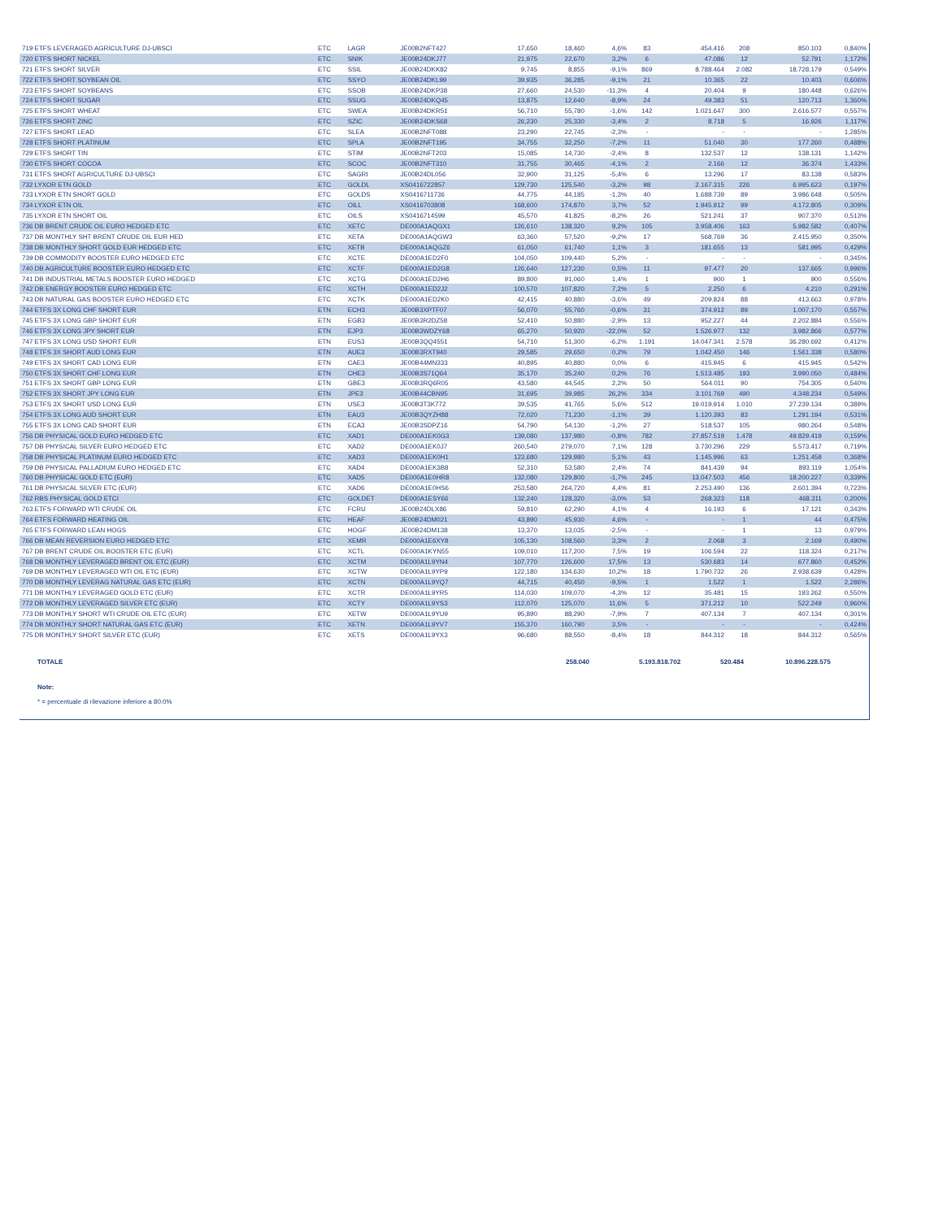| 719 ETFS LEVERAGED AGRICULTURE DJ-UBSCI | ETC | LAGR | JE00B2NFT427 | 17,650 | 18,460 | 4,6% | 83 | 454.416 | 208 | 850.103 | 0,840% |
| 720 ETFS SHORT NICKEL | ETC | SNIK | JE00B24DKJ77 | 21,975 | 22,670 | 3,2% | 6 | 47.086 | 12 | 52.791 | 1,172% |
| 721 ETFS SHORT SILVER | ETC | SSIL | JE00B24DKK82 | 9,745 | 8,855 | -9,1% | 869 | 8.788.464 | 2.082 | 18.728.179 | 0,549% |
| 722 ETFS SHORT SOYBEAN OIL | ETC | SSYO | JE00B24DKL99 | 39,935 | 36,285 | -9,1% | 21 | 10.365 | 22 | 10.403 | 0,606% |
| 723 ETFS SHORT SOYBEANS | ETC | SSOB | JE00B24DKP38 | 27,660 | 24,530 | -11,3% | 4 | 20.404 | 9 | 180.448 | 0,626% |
| 724 ETFS SHORT SUGAR | ETC | SSUG | JE00B24DKQ45 | 13,875 | 12,640 | -8,9% | 24 | 49.383 | 51 | 120.713 | 1,360% |
| 725 ETFS SHORT WHEAT | ETC | SWEA | JE00B24DKR51 | 56,710 | 55,780 | -1,6% | 142 | 1.021.647 | 300 | 2.616.577 | 0,557% |
| 726 ETFS SHORT ZINC | ETC | SZIC | JE00B24DKS68 | 26,230 | 25,330 | -3,4% | 2 | 8.718 | 5 | 16.926 | 1,117% |
| 727 ETFS SHORT LEAD | ETC | SLEA | JE00B2NFT088 | 23,290 | 22,745 | -2,3% | - | - | - | - | 1,285% |
| 728 ETFS SHORT PLATINUM | ETC | SPLA | JE00B2NFT195 | 34,755 | 32,250 | -7,2% | 11 | 51.040 | 30 | 177.260 | 0,488% |
| 729 ETFS SHORT TIN | ETC | STIM | JE00B2NFT203 | 15,085 | 14,730 | -2,4% | 8 | 132.537 | 12 | 138.131 | 1,142% |
| 730 ETFS SHORT COCOA | ETC | SCOC | JE00B2NFT310 | 31,755 | 30,465 | -4,1% | 2 | 2.166 | 12 | 36.374 | 1,433% |
| 731 ETFS SHORT AGRICULTURE DJ-UBSCI | ETC | SAGRI | JE00B24DL056 | 32,900 | 31,125 | -5,4% | 6 | 13.296 | 17 | 83.138 | 0,583% |
| 732 LYXOR ETN GOLD | ETC | GOLDL | XS0416722857 | 129,730 | 125,540 | -3,2% | 98 | 2.167.315 | 226 | 6.995.623 | 0,197% |
| 733 LYXOR ETN SHORT GOLD | ETC | GOLDS | XS0416711736 | 44,775 | 44,185 | -1,3% | 40 | 1.688.739 | 89 | 3.986.648 | 0,505% |
| 734 LYXOR ETN OIL | ETC | OILL | XS0416703808 | 168,600 | 174,870 | 3,7% | 52 | 1.945.912 | 99 | 4.172.805 | 0,309% |
| 735 LYXOR ETN SHORT OIL | ETC | OILS | XS0416714599 | 45,570 | 41,825 | -8,2% | 26 | 521.241 | 37 | 907.370 | 0,513% |
| 736 DB BRENT CRUDE OIL EURO HEDGED ETC | ETC | XETC | DE000A1AQGX1 | 126,610 | 138,320 | 9,2% | 105 | 3.958.406 | 163 | 5.982.582 | 0,407% |
| 737 DB MONTHLY SHT BRENT CRUDE OIL EUR HED | ETC | XETA | DE000A1AQGW3 | 63,360 | 57,520 | -9,2% | 17 | 568.769 | 36 | 2.415.950 | 0,350% |
| 738 DB MONTHLY SHORT GOLD EUR HEDGED ETC | ETC | XETB | DE000A1AQGZ6 | 61,050 | 61,740 | 1,1% | 3 | 181.655 | 13 | 581.995 | 0,429% |
| 739 DB COMMODITY BOOSTER EURO HEDGED ETC | ETC | XCTE | DE000A1ED2F0 | 104,050 | 109,440 | 5,2% | - | - | - | - | 0,345% |
| 740 DB AGRICULTURE BOOSTER EURO HEDGED ETC | ETC | XCTF | DE000A1ED2G8 | 126,640 | 127,230 | 0,5% | 11 | 97.477 | 20 | 137.665 | 0,996% |
| 741 DB INDUSTRIAL METALS BOOSTER EURO HEDGED | ETC | XCTG | DE000A1ED2H6 | 89,800 | 91,060 | 1,4% | 1 | 900 | 1 | 900 | 0,556% |
| 742 DB ENERGY BOOSTER EURO HEDGED ETC | ETC | XCTH | DE000A1ED2J2 | 100,570 | 107,820 | 7,2% | 5 | 2.250 | 6 | 4.210 | 0,291% |
| 743 DB NATURAL GAS BOOSTER EURO HEDGED ETC | ETC | XCTK | DE000A1ED2K0 | 42,415 | 40,880 | -3,6% | 49 | 209.824 | 88 | 413.663 | 0,978% |
| 744 ETFS 3X LONG CHF SHORT EUR | ETN | ECH3 | JE00B3XPTF07 | 56,070 | 55,760 | -0,6% | 31 | 374.912 | 89 | 1.007.170 | 0,557% |
| 745 ETFS 3X LONG GBP SHORT EUR | ETN | EGB3 | JE00B3R2DZ58 | 52,410 | 50,880 | -2,9% | 13 | 952.227 | 44 | 2.202.884 | 0,556% |
| 746 ETFS 3X LONG JPY SHORT EUR | ETN | EJP3 | JE00B3WDZY68 | 65,270 | 50,920 | -22,0% | 52 | 1.526.977 | 132 | 3.982.866 | 0,577% |
| 747 ETFS 3X LONG USD SHORT EUR | ETN | EUS3 | JE00B3QQ4551 | 54,710 | 51,300 | -6,2% | 1.191 | 14.047.341 | 2.578 | 36.280.692 | 0,412% |
| 748 ETFS 3X SHORT AUD LONG EUR | ETN | AUE3 | JE00B3RXT940 | 29,585 | 29,650 | 0,2% | 79 | 1.042.450 | 146 | 1.561.338 | 0,580% |
| 749 ETFS 3X SHORT CAD LONG EUR | ETN | CAE3 | JE00B44MN333 | 40,895 | 40,880 | 0,0% | 6 | 415.945 | 6 | 415.945 | 0,542% |
| 750 ETFS 3X SHORT CHF LONG EUR | ETN | CHE3 | JE00B3S71Q64 | 35,170 | 35,240 | 0,2% | 76 | 1.513.485 | 193 | 3.990.050 | 0,484% |
| 751 ETFS 3X SHORT GBP LONG EUR | ETN | GBE3 | JE00B3RQ6R05 | 43,580 | 44,545 | 2,2% | 50 | 564.011 | 90 | 754.305 | 0,540% |
| 752 ETFS 3X SHORT JPY LONG EUR | ETN | JPE3 | JE00B44CBN95 | 31,695 | 39,985 | 26,2% | 334 | 3.101.769 | 490 | 4.348.234 | 0,549% |
| 753 ETFS 3X SHORT USD LONG EUR | ETN | USE3 | JE00B3T3K772 | 39,535 | 41,765 | 5,6% | 512 | 19.019.914 | 1.010 | 27.239.134 | 0,389% |
| 754 ETFS 3X LONG AUD SHORT EUR | ETN | EAU3 | JE00B3QYZH88 | 72,020 | 71,230 | -1,1% | 39 | 1.120.393 | 83 | 1.291.194 | 0,531% |
| 755 ETFS 3X LONG CAD SHORT EUR | ETN | ECA3 | JE00B3SDPZ16 | 54,790 | 54,130 | -1,2% | 27 | 518.537 | 105 | 980.264 | 0,548% |
| 756 DB PHYSICAL GOLD EURO HEDGED ETC | ETC | XAD1 | DE000A1EK0G3 | 139,080 | 137,980 | -0,8% | 782 | 27.857.519 | 1.478 | 49.829.419 | 0,159% |
| 757 DB PHYSICAL SILVER EURO HEDGED ETC | ETC | XAD2 | DE000A1EK0J7 | 260,540 | 279,070 | 7,1% | 128 | 3.730.296 | 229 | 5.573.417 | 0,719% |
| 758 DB PHYSICAL PLATINUM EURO HEDGED ETC | ETC | XAD3 | DE000A1EK0H1 | 123,680 | 129,980 | 5,1% | 43 | 1.145.996 | 63 | 1.251.458 | 0,368% |
| 759 DB PHYSICAL PALLADIUM EURO HEDGED ETC | ETC | XAD4 | DE000A1EK3B8 | 52,310 | 53,580 | 2,4% | 74 | 841.439 | 94 | 893.119 | 1,054% |
| 760 DB PHYSICAL GOLD ETC (EUR) | ETC | XAD5 | DE000A1E0HR8 | 132,080 | 129,800 | -1,7% | 245 | 13.047.503 | 456 | 18.200.227 | 0,339% |
| 761 DB PHYSICAL SILVER ETC (EUR) | ETC | XAD6 | DE000A1E0HS6 | 253,580 | 264,720 | 4,4% | 81 | 2.253.490 | 136 | 2.601.394 | 0,723% |
| 762 RBS PHYSICAL GOLD ETCI | ETC | GOLDET | DE000A1ESY66 | 132,240 | 128,320 | -3,0% | 53 | 268.323 | 118 | 468.311 | 0,200% |
| 763 ETFS FORWARD WTI CRUDE OIL | ETC | FCRU | JE00B24DLX86 | 59,810 | 62,290 | 4,1% | 4 | 16.193 | 6 | 17.121 | 0,343% |
| 764 ETFS FORWARD HEATING OIL | ETC | HEAF | JE00B24DM021 | 43,890 | 45,930 | 4,6% | - | - | 1 | 44 | 0,475% |
| 765 ETFS FORWARD LEAN HOGS | ETC | HOGF | JE00B24DM138 | 13,370 | 13,035 | -2,5% | - | - | 1 | 13 | 0,979% |
| 766 DB MEAN REVERSION EURO HEDGED ETC | ETC | XEMR | DE000A1E6XY8 | 105,130 | 108,560 | 3,3% | 2 | 2.068 | 3 | 2.169 | 0,490% |
| 767 DB BRENT CRUDE OIL BOOSTER ETC (EUR) | ETC | XCTL | DE000A1KYN55 | 109,010 | 117,200 | 7,5% | 19 | 106.594 | 22 | 118.324 | 0,217% |
| 768 DB MONTHLY LEVERAGED BRENT OIL ETC (EUR) | ETC | XCTM | DE000A1L9YN4 | 107,770 | 126,600 | 17,5% | 13 | 530.683 | 14 | 677.860 | 0,452% |
| 769 DB MONTHLY LEVERAGED WTI OIL ETC (EUR) | ETC | XCTW | DE000A1L9YP9 | 122,180 | 134,630 | 10,2% | 18 | 1.790.732 | 26 | 2.938.639 | 0,428% |
| 770 DB MONTHLY LEVERAG NATURAL GAS ETC (EUR) | ETC | XCTN | DE000A1L9YQ7 | 44,715 | 40,450 | -9,5% | 1 | 1.522 | 1 | 1.522 | 2,286% |
| 771 DB MONTHLY LEVERAGED GOLD ETC (EUR) | ETC | XCTR | DE000A1L9YR5 | 114,030 | 109,070 | -4,3% | 12 | 35.481 | 15 | 193.262 | 0,550% |
| 772 DB MONTHLY LEVERAGED SILVER ETC (EUR) | ETC | XCTY | DE000A1L9YS3 | 112,070 | 125,070 | 11,6% | 5 | 371.212 | 10 | 522.249 | 0,960% |
| 773 DB MONTHLY SHORT WTI CRUDE OIL ETC (EUR) | ETC | XETW | DE000A1L9YU9 | 95,890 | 88,290 | -7,9% | 7 | 407.134 | 7 | 407.134 | 0,301% |
| 774 DB MONTHLY SHORT NATURAL GAS ETC (EUR) | ETC | XETN | DE000A1L9YV7 | 155,370 | 160,790 | 3,5% | - | - | - | - | 0,424% |
| 775 DB MONTHLY SHORT SILVER ETC (EUR) | ETC | XETS | DE000A1L9YX3 | 96,680 | 88,550 | -8,4% | 18 | 844.312 | 18 | 844.312 | 0,565% |
TOTALE 258.040 5.193.818.702 520.484 10.896.228.575
Note:
* = percentuale di rilevazione inferiore a 80.0%